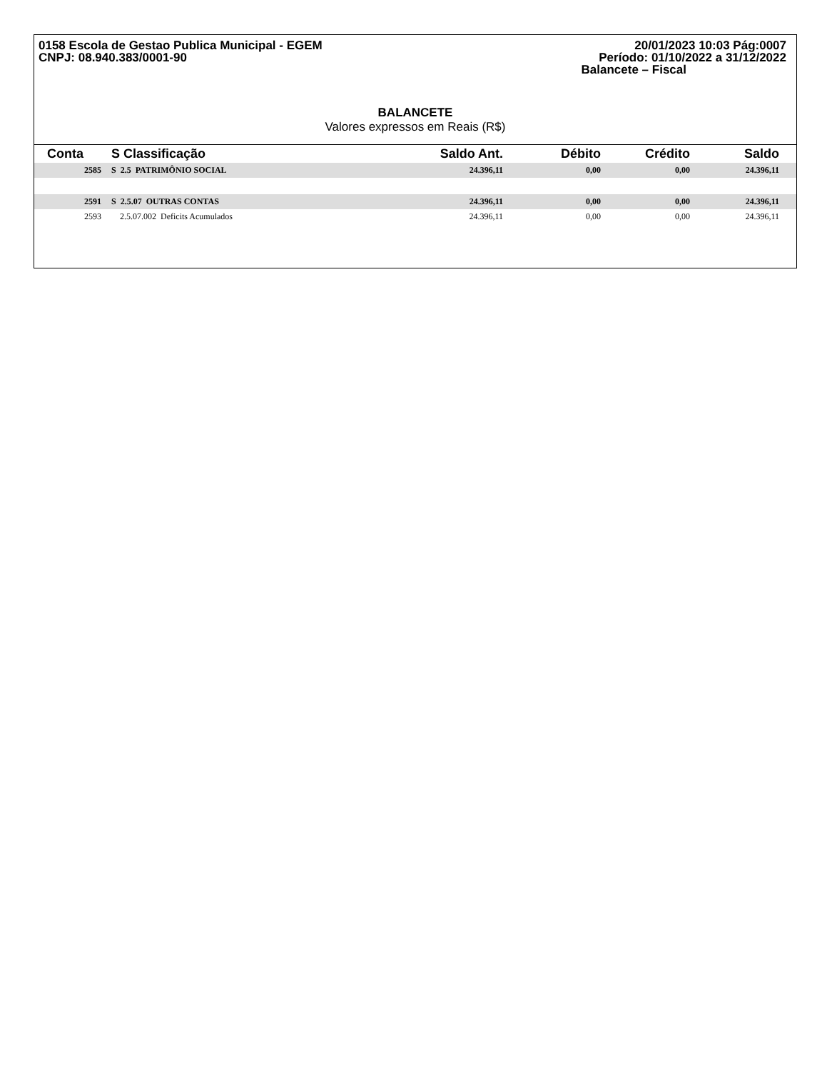0158 Escola de Gestao Publica Municipal - EGEM
CNPJ: 08.940.383/0001-90
20/01/2023 10:03 Pág:0007
Período: 01/10/2022 a 31/12/2022
Balancete – Fiscal
BALANCETE
Valores expressos em Reais (R$)
| Conta | S Classificação | Saldo Ant. | Débito | Crédito | Saldo |
| --- | --- | --- | --- | --- | --- |
| 2585 | S 2.5 PATRIMÔNIO SOCIAL | 24.396,11 | 0,00 | 0,00 | 24.396,11 |
| 2591 | S 2.5.07 OUTRAS CONTAS | 24.396,11 | 0,00 | 0,00 | 24.396,11 |
| 2593 | 2.5.07.002 Deficits Acumulados | 24.396,11 | 0,00 | 0,00 | 24.396,11 |